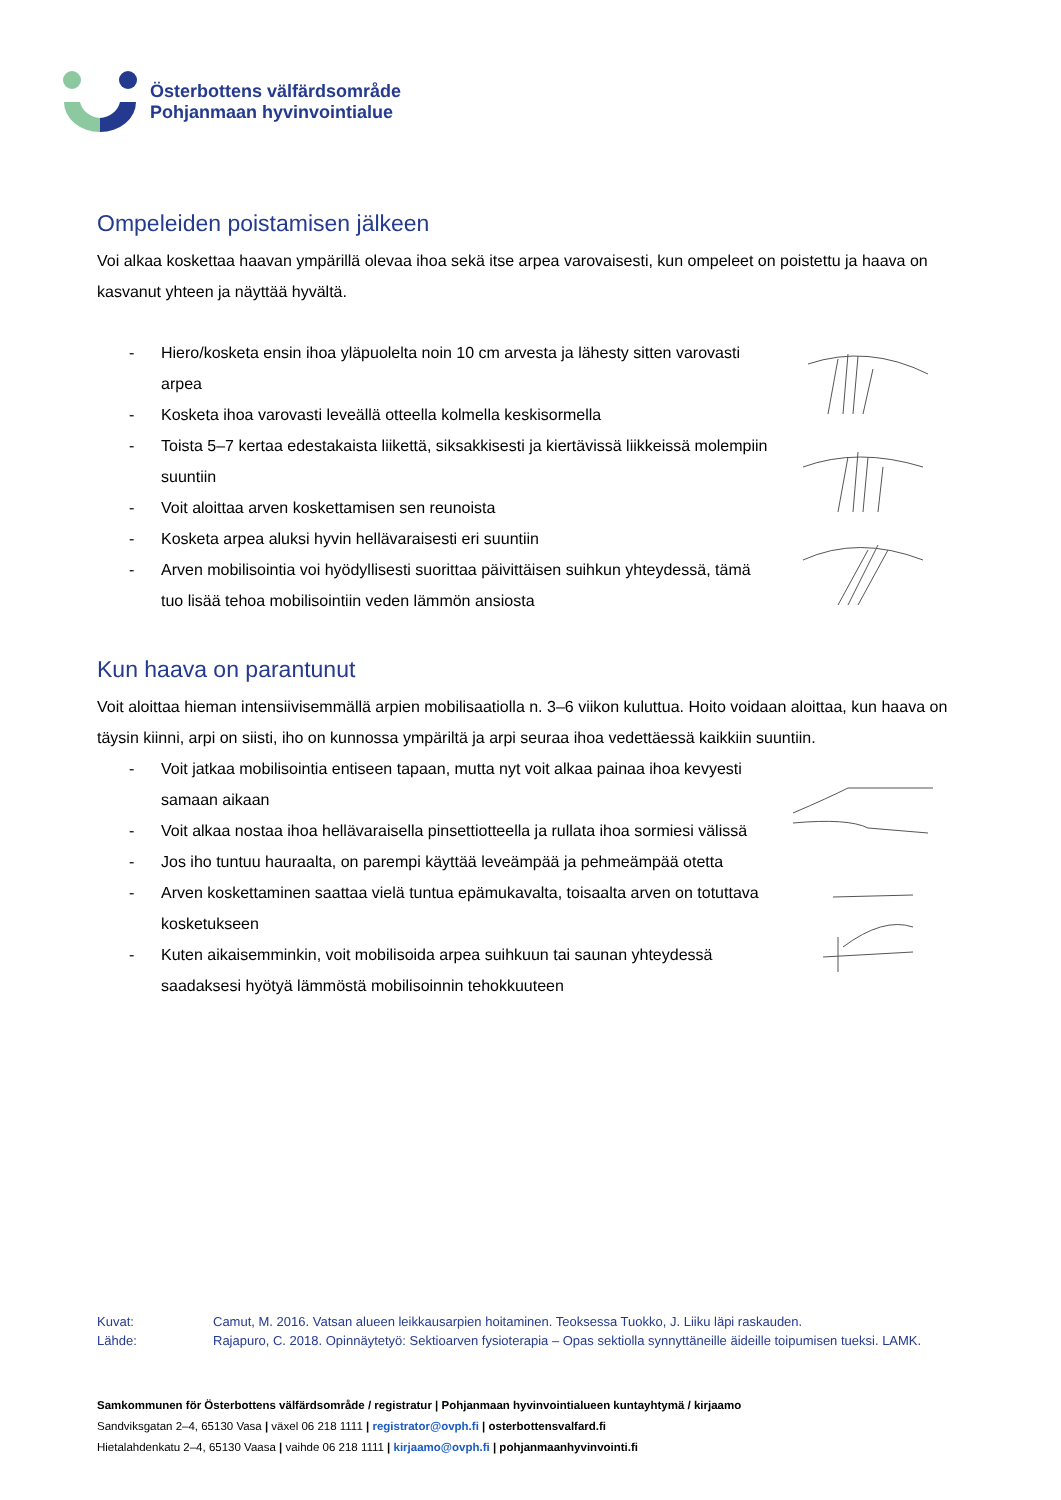Österbottens välfärdsområde
Pohjanmaan hyvinvointialue
Ompeleiden poistamisen jälkeen
Voi alkaa koskettaa haavan ympärillä olevaa ihoa sekä itse arpea varovaisesti, kun ompeleet on poistettu ja haava on kasvanut yhteen ja näyttää hyvältä.
- Hiero/kosketa ensin ihoa yläpuolelta noin 10 cm arvesta ja lähesty sitten varovasti arpea
- Kosketa ihoa varovasti leveällä otteella kolmella keskisormella
- Toista 5–7 kertaa edestakaista liikettä, siksakkisesti ja kiertävissä liikkeissä molempiin suuntiin
- Voit aloittaa arven koskettamisen sen reunoista
- Kosketa arpea aluksi hyvin hellävaraisesti eri suuntiin
- Arven mobilisointia voi hyödyllisesti suorittaa päivittäisen suihkun yhteydessä, tämä tuo lisää tehoa mobilisointiin veden lämmön ansiosta
Kun haava on parantunut
Voit aloittaa hieman intensiivisemmällä arpien mobilisaatiolla n. 3–6 viikon kuluttua. Hoito voidaan aloittaa, kun haava on täysin kiinni, arpi on siisti, iho on kunnossa ympäriltä ja arpi seuraa ihoa vedettäessä kaikkiin suuntiin.
- Voit jatkaa mobilisointia entiseen tapaan, mutta nyt voit alkaa painaa ihoa kevyesti samaan aikaan
- Voit alkaa nostaa ihoa hellävaraisella pinsettiotteella ja rullata ihoa sormiesi välissä
- Jos iho tuntuu hauraalta, on parempi käyttää leveämpää ja pehmeämpää otetta
- Arven koskettaminen saattaa vielä tuntua epämukavalta, toisaalta arven on totuttava kosketukseen
- Kuten aikaisemminkin, voit mobilisoida arpea suihkuun tai saunan yhteydessä saadaksesi hyötyä lämmöstä mobilisoinnin tehokkuuteen
Kuvat: Camut, M. 2016. Vatsan alueen leikkausarpien hoitaminen. Teoksessa Tuokko, J. Liiku läpi raskauden.
Lähde: Rajapuro, C. 2018. Opinnäytetyö: Sektioarven fysioterapia – Opas sektiolla synnyttäneille äideille toipumisen tueksi. LAMK.
Samkommunen för Österbottens välfärdsområde / registratur | Pohjanmaan hyvinvointialueen kuntayhtymä / kirjaamo
Sandviksgatan 2–4, 65130 Vasa | växel 06 218 1111 | registrator@ovph.fi | osterbottensvalfard.fi
Hietalahdenkatu 2–4, 65130 Vaasa | vaihde 06 218 1111 | kirjaamo@ovph.fi | pohjanmaanhyvinvointi.fi